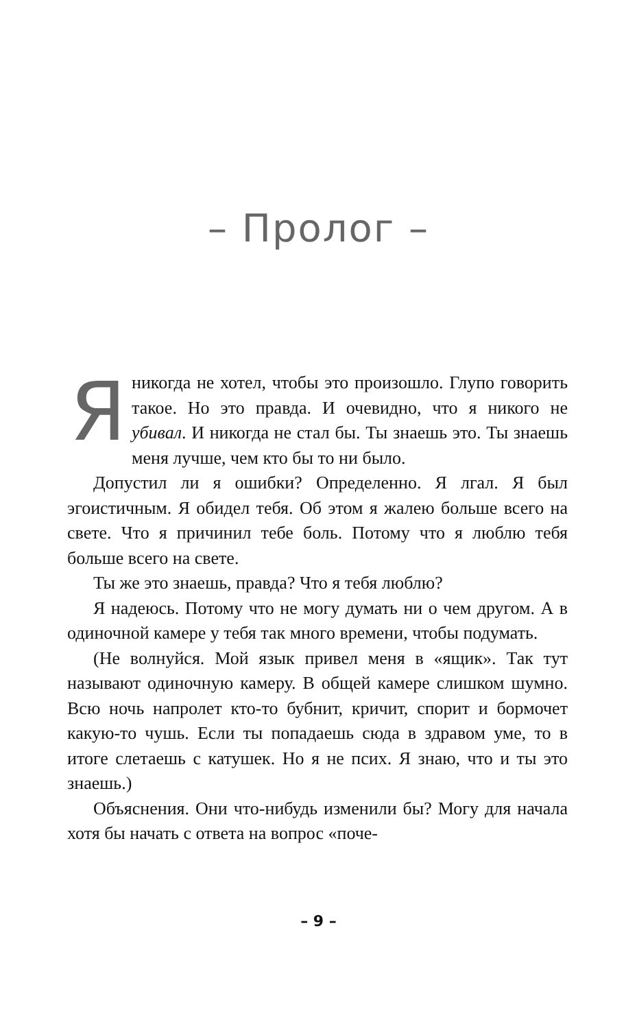– Пролог –
Я никогда не хотел, чтобы это произошло. Глупо говорить такое. Но это правда. И очевидно, что я никого не убивал. И никогда не стал бы. Ты знаешь это. Ты знаешь меня лучше, чем кто бы то ни было.
Допустил ли я ошибки? Определенно. Я лгал. Я был эгоистичным. Я обидел тебя. Об этом я жалею больше всего на свете. Что я причинил тебе боль. Потому что я люблю тебя больше всего на свете.
Ты же это знаешь, правда? Что я тебя люблю?
Я надеюсь. Потому что не могу думать ни о чем другом. А в одиночной камере у тебя так много времени, чтобы подумать.
(Не волнуйся. Мой язык привел меня в «ящик». Так тут называют одиночную камеру. В общей камере слишком шумно. Всю ночь напролет кто-то бубнит, кричит, спорит и бормочет какую-то чушь. Если ты попадаешь сюда в здравом уме, то в итоге слетаешь с катушек. Но я не псих. Я знаю, что и ты это знаешь.)
Объяснения. Они что-нибудь изменили бы? Могу для начала хотя бы начать с ответа на вопрос «поче-
– 9 –